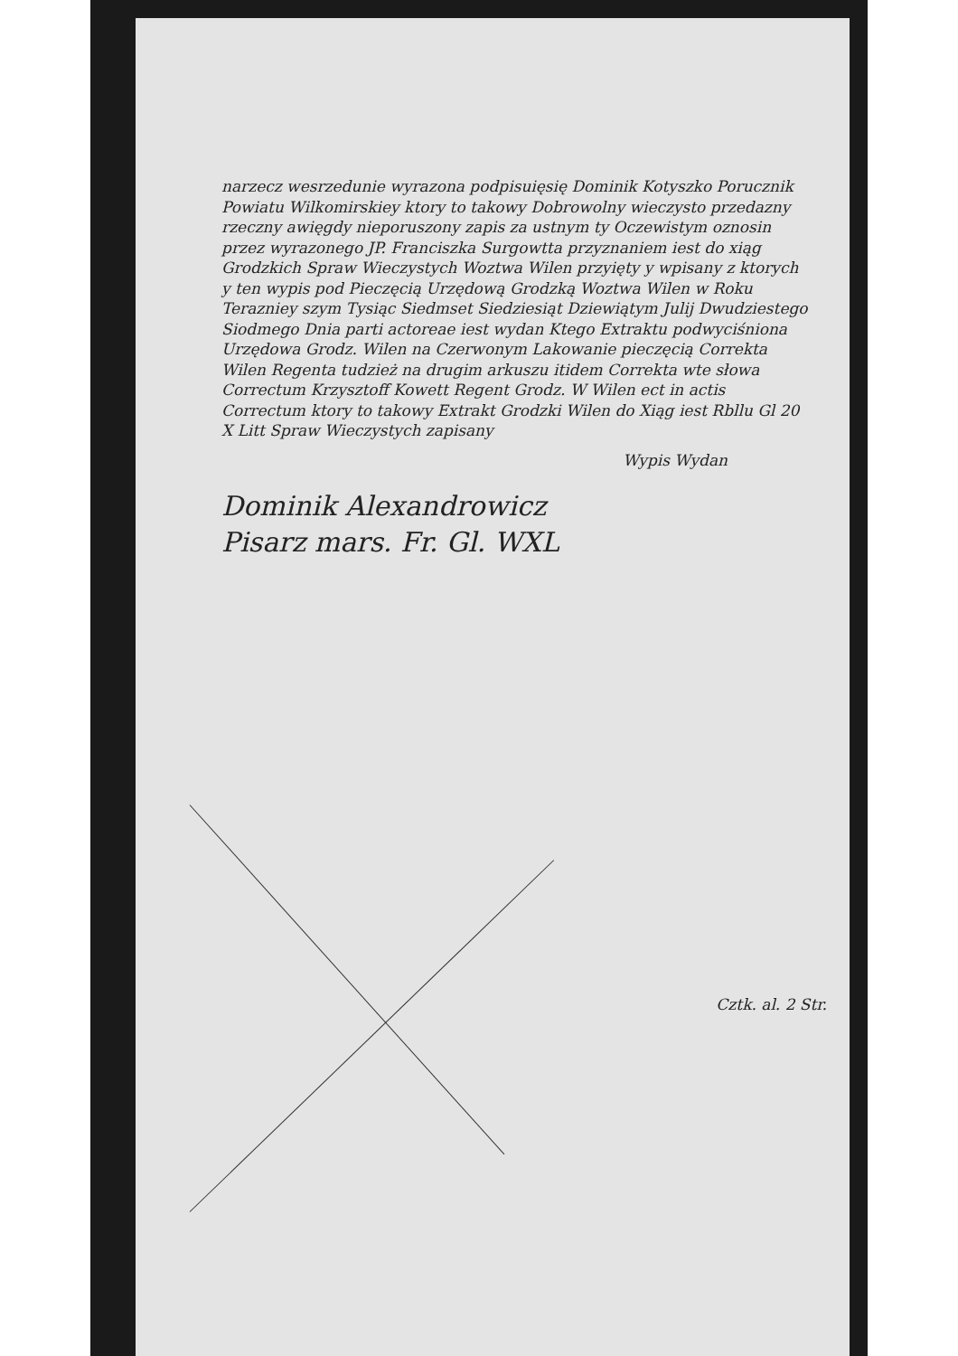narzecz wesrzedunie wyrazona podpisuięsię Dominik Kotyszko Porucznik Powiatu Wilkomirskiey ktory to takowy Dobrowolny wieczysto przedazny rzeczny awięgdy nieporuszony zapis za ustnym ty Oczewistym oznosin przez wyrazonego JP. Franciszka Surgowtta przyznaniem iest do xiąg Grodzkich Spraw Wieczystych Woztwa Wilen przyięty y wpisany z ktorych y ten wypis pod Pieczęcią Urzędową Grodzką Woztwa Wilen w Roku Terazniey szym Tysiąc Siedmset Siedziesiąt Dziewiątym Julij Dwudziestego Siodmego Dnia parti actoreae iest wydan Ktego Extraktu podwyciśniona Urzędowa Grodz. Wilen na Czerwonym Lakowanie pieczęcią Correkta Wilen Regenta tudzież na drugim arkuszu itidem Correkta wte słowa Correctum Krzysztoff Kowett Regent Grodz. W Wilen ect in actis Correctum ktory to takowy Extrakt Grodzki Wilen do Xiąg iest Rbllu Gl 20 X Litt Spraw Wieczystych zapisany
Wypis Wydan
Dominik Alexandrowicz
Pisarz mars. Fr. Gl. WXL
Cztk. al. 2 Str.